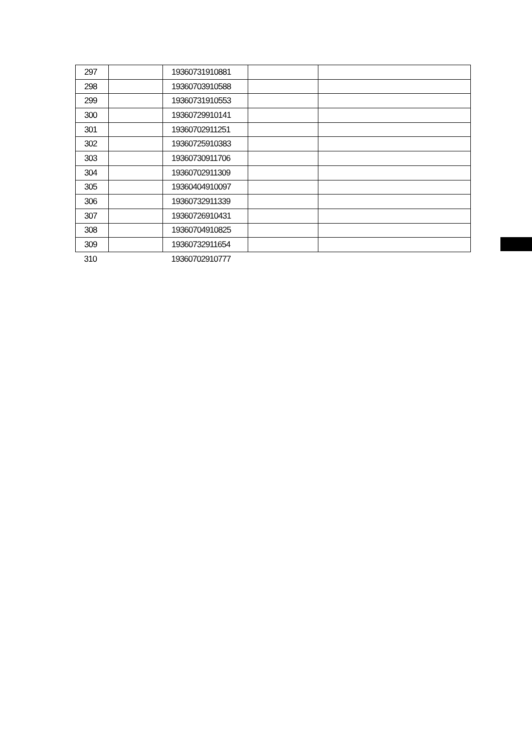| 297 | | 19360731910881 | | |
| 298 | | 19360703910588 | | |
| 299 | | 19360731910553 | | |
| 300 | | 19360729910141 | | |
| 301 | | 19360702911251 | | |
| 302 | | 19360725910383 | | |
| 303 | | 19360730911706 | | |
| 304 | | 19360702911309 | | |
| 305 | | 19360404910097 | | |
| 306 | | 19360732911339 | | |
| 307 | | 19360726910431 | | |
| 308 | | 19360704910825 | | |
| 309 | | 19360732911654 | | |
| 310 | | 19360702910777 | | |